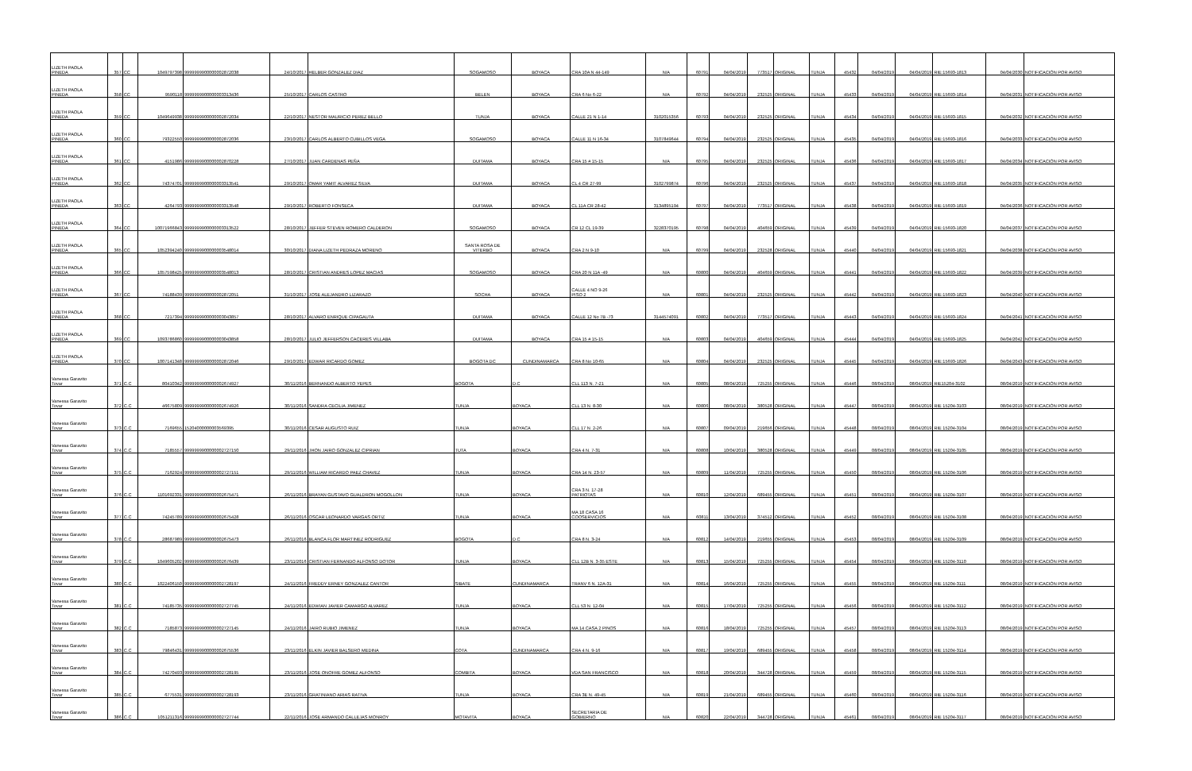| LIZETH PAOLA PINEDA | 357 | CC | 1049797398 | 9999999900000002872038 | 24/10/2017 | HELBER GONZALEZ DIAZ | SOGAMOSO | BOYACA | CRA 10A N 44-149 | N/A | 60791 | 04/04/2019 | 773517 | ORIGINAL | TUNJA | 45432 | 04/04/2019 | 04/04/2019 | RIE:15693-1813 | 04/04/2030 | NOTIFICACIÓN POR AVISO |
| LIZETH PAOLA PINEDA | 358 | CC | 9590118 | 9999999900000003313436 | 25/10/2017 | CARLOS CASTRO | BELEN | BOYACA | CRA 6 No 6-22 | N/A | 60792 | 04/04/2019 | 232525 | ORIGINAL | TUNJA | 45433 | 04/04/2019 | 04/04/2019 | RIE:15693-1814 | 04/04/2031 | NOTIFICACIÓN POR AVISO |
| LIZETH PAOLA PINEDA | 359 | CC | 1049649938 | 9999999900000002872034 | 22/10/2017 | NESTOR MAURICIO PEREZ BELLO | TUNJA | BOYACA | CALLE 21 N 1-14 | 3102015356 | 60793 | 04/04/2019 | 232525 | ORIGINAL | TUNJA | 45434 | 04/04/2019 | 04/04/2019 | RIE:15693-1815 | 04/04/2032 | NOTIFICACIÓN POR AVISO |
| LIZETH PAOLA PINEDA | 360 | CC | 79322550 | 9999999900000002872036 | 23/10/2017 | CARLOS ALBERTO CUBILLOS VEGA | SOGAMOSO | BOYACA | CALLE 11 N 16-34 | 3107849644 | 60794 | 04/04/2019 | 232525 | ORIGINAL | TUNJA | 45435 | 04/04/2019 | 04/04/2019 | RIE:15693-1816 | 04/04/2033 | NOTIFICACIÓN POR AVISO |
| LIZETH PAOLA PINEDA | 361 | CC | 4151986 | 9999999900000002870228 | 27/10/2017 | JUAN CARDENAS PEÑA | DUITAMA | BOYACA | CRA 15 # 15-15 | N/A | 60795 | 04/04/2019 | 232525 | ORIGINAL | TUNJA | 45436 | 04/04/2019 | 04/04/2019 | RIE:15693-1817 | 04/04/2034 | NOTIFICACIÓN POR AVISO |
| LIZETH PAOLA PINEDA | 362 | CC | 74374701 | 9999999900000003313541 | 29/10/2017 | OMAR YAMIT ALVAREZ SILVA | DUITAMA | BOYACA | CL 4 CR 27-99 | 3102799874 | 60796 | 04/04/2019 | 232525 | ORIGINAL | TUNJA | 45437 | 04/04/2019 | 04/04/2019 | RIE:15693-1818 | 04/04/2035 | NOTIFICACIÓN POR AVISO |
| LIZETH PAOLA PINEDA | 363 | CC | 4264793 | 9999999900000003313548 | 29/10/2017 | ROBERTO FONSECA | DUITAMA | BOYACA | CL 11A CR 28-42 | 3134895194 | 60797 | 04/04/2019 | 773517 | ORIGINAL | TUNJA | 45438 | 04/04/2019 | 04/04/2019 | RIE:15693-1819 | 04/04/2036 | NOTIFICACIÓN POR AVISO |
| LIZETH PAOLA PINEDA | 364 | CC | 10071966843 | 9999999900000003313522 | 28/10/2017 | JEFFER STEVEN ROMERO CALDERON | SOGAMOSO | BOYACA | CR 12 CL 19-39 | 3228370195 | 60798 | 04/04/2019 | 404659 | ORIGINAL | TUNJA | 45439 | 04/04/2019 | 04/04/2019 | RIE:15693-1820 | 04/04/2037 | NOTIFICACIÓN POR AVISO |
| LIZETH PAOLA PINEDA | 365 | CC | 1052394240 | 9999999900000003548014 | 30/10/2017 | DIANA LIZETH PEDRAZA MORENO | SANTA ROSA DE VITERBO | BOYACA | CRA 2 N 9-10 | N/A | 60799 | 04/04/2019 | 232528 | ORIGINAL | TUNJA | 45440 | 04/04/2019 | 04/04/2019 | RIE:15693-1821 | 04/04/2038 | NOTIFICACIÓN POR AVISO |
| LIZETH PAOLA PINEDA | 366 | CC | 1057598425 | 9999999900000003548013 | 28/10/2017 | CRISTIAN ANDRES LOPEZ MACIAS | SOGAMOSO | BOYACA | CRA 20 N 11A -49 | N/A | 60800 | 04/04/2019 | 404659 | ORIGINAL | TUNJA | 45441 | 04/04/2019 | 04/04/2019 | RIE:15693-1822 | 04/04/2039 | NOTIFICACIÓN POR AVISO |
| LIZETH PAOLA PINEDA | 367 | CC | 74188439 | 9999999900000002872051 | 31/10/2017 | JOSE ALEJANDRO LIZARAZO | SOCHA | BOYACA | CALLE 4 NO 9-26 PISO 2 | N/A | 60801 | 04/04/2019 | 232525 | ORIGINAL | TUNJA | 45442 | 04/04/2019 | 04/04/2019 | RIE:15693-1823 | 04/04/2040 | NOTIFICACIÓN POR AVISO |
| LIZETH PAOLA PINEDA | 368 | CC | 7217394 | 9999999900000003043857 | 28/10/2017 | ALVARO ENRIQUE CIPAGAUTA | DUITAMA | BOYACA | CALLE 12 No 7B -73 | 3144574091 | 60802 | 04/04/2019 | 773517 | ORIGINAL | TUNJA | 45443 | 04/04/2019 | 04/04/2019 | RIE:15693-1824 | 04/04/2041 | NOTIFICACIÓN POR AVISO |
| LIZETH PAOLA PINEDA | 369 | CC | 1093786860 | 9999999900000003043858 | 28/10/2017 | JULIO JEFFERSON CACERES VILLABA | DUITAMA | BOYACA | CRA 15 # 15-15 | N/A | 60803 | 04/04/2019 | 404659 | ORIGINAL | TUNJA | 45444 | 04/04/2019 | 04/04/2019 | RIE:15693-1825 | 04/04/2042 | NOTIFICACIÓN POR AVISO |
| LIZETH PAOLA PINEDA | 370 | CC | 1007141348 | 9999999900000002872046 | 29/10/2017 | EDWAR RICARDO GOMEZ | BOGOTA DC | CUNDINAMARCA | CRA 8 No 10-65 | N/A | 60804 | 04/04/2019 | 232525 | ORIGINAL | TUNJA | 45445 | 04/04/2019 | 04/04/2019 | RIE:15693-1826 | 04/04/2043 | NOTIFICACIÓN POR AVISO |
| Vanessa Garavito Tovar | 371 | C.C | 80410342 | 9999999900000002674927 | 30/11/2016 | BERNANDO ALBERTO YEPES | BOGOTA | D.C | CLL 113 N. 7-21 | N/A | 60805 | 08/04/2019 | 725255 | ORIGINAL | TUNJA | 45446 | 08/04/2019 | 08/04/2019 | RIE15204-3102 | 08/04/2019 | NOTIFICACIÓN POR AVISO |
| Vanessa Garavito Tovar | 372 | C.C | 46675809 | 9999999900000002674926 | 30/11/2016 | SANDRA CECILIA JIMENEZ | TUNJA | BOYACA | CLL 13 N. 8-30 | N/A | 60806 | 08/04/2019 | 380528 | ORIGINAL | TUNJA | 45447 | 08/04/2019 | 08/04/2019 | RIE 15204-3103 | 08/04/2019 | NOTIFICACIÓN POR AVISO |
| Vanessa Garavito Tovar | 373 | C.C | 7169655 | 15204000000003569395 | 30/11/2016 | CESAR AUGUSTO RUIZ | TUNJA | BOYACA | CLL 17 N. 2-26 | N/A | 60807 | 09/04/2019 | 219656 | ORIGINAL | TUNJA | 45448 | 08/04/2019 | 08/04/2019 | RIE 15204-3104 | 08/04/2019 | NOTIFICACIÓN POR AVISO |
| Vanessa Garavito Tovar | 374 | C.C | 7185557 | 9999999900000002727150 | 29/11/2016 | JHON JAIRO GONZALEZ CIPRIAN | TUTA | BOYACA | CRA 4 N. 7-31 | N/A | 60808 | 10/04/2019 | 380528 | ORIGINAL | TUNJA | 45449 | 08/04/2019 | 08/04/2019 | RIE 15204-3105 | 08/04/2019 | NOTIFICACIÓN POR AVISO |
| Vanessa Garavito Tovar | 375 | C.C | 7162924 | 9999999900000002727151 | 29/11/2016 | WILLIAM RICARDO PAEZ CHAVEZ | TUNJA | BOYACA | CRA 14 N. 23-57 | N/A | 60809 | 11/04/2019 | 725255 | ORIGINAL | TUNJA | 45450 | 08/04/2019 | 08/04/2019 | RIE 15204-3106 | 08/04/2019 | NOTIFICACIÓN POR AVISO |
| Vanessa Garavito Tovar | 376 | C.C | 1101692331 | 9999999900000002675471 | 26/11/2016 | BRAYAN GUSTAVO GUALDRON MOGOLLON | TUNJA | BOYACA | CRA 3 N. 17-28 PATRIOTAS | N/A | 60810 | 12/04/2019 | 689455 | ORIGINAL | TUNJA | 45451 | 08/04/2019 | 08/04/2019 | RIE 15204-3107 | 08/04/2019 | NOTIFICACIÓN POR AVISO |
| Vanessa Garavito Tovar | 377 | C.C | 74245789 | 9999999900000002675428 | 26/11/2016 | OSCAR LEONARDO VARGAS ORTIZ | TUNJA | BOYACA | MA 18 CASA 16 COOSERVICIOS | N/A | 60811 | 13/04/2019 | 374512 | ORIGINAL | TUNJA | 45452 | 08/04/2019 | 08/04/2019 | RIE 15204-3108 | 08/04/2019 | NOTIFICACIÓN POR AVISO |
| Vanessa Garavito Tovar | 378 | C.C | 28687989 | 9999999900000002675473 | 26/11/2016 | BLANCA FLOR MARTINEZ RODRIGUEZ | BOGOTA | D.C | CRA 8 N. 3-24 | N/A | 60812 | 14/04/2019 | 219655 | ORIGINAL | TUNJA | 45453 | 08/04/2019 | 08/04/2019 | RIE 15204-3109 | 08/04/2019 | NOTIFICACIÓN POR AVISO |
| Vanessa Garavito Tovar | 379 | C.C | 1049605202 | 9999999900000002676439 | 23/11/2016 | CRISTIAN FERNANDO ALFONSO DOTOR | TUNJA | BOYACA | CLL 12B N. 3-35 ESTE | N/A | 60813 | 15/04/2019 | 725255 | ORIGINAL | TUNJA | 45454 | 08/04/2019 | 08/04/2019 | RIE 15204-3110 | 08/04/2019 | NOTIFICACIÓN POR AVISO |
| Vanessa Garavito Tovar | 380 | C.C | 1022406150 | 9999999900000002728197 | 24/11/2016 | FREDDY ERNEY GONZALEZ CANTOR | SIBATE | CUNDINAMARCA | TRANV 6 N. 12A-31 | N/A | 60814 | 16/04/2019 | 725255 | ORIGINAL | TUNJA | 45455 | 08/04/2019 | 08/04/2019 | RIE 15204-3111 | 08/04/2019 | NOTIFICACIÓN POR AVISO |
| Vanessa Garavito Tovar | 381 | C.C | 74185735 | 9999999900000002727745 | 24/11/2016 | EDWIAN JAVIER CAMARGO ALVAREZ | TUNJA | BOYACA | CLL 53 N. 12-04 | N/A | 60815 | 17/04/2019 | 725255 | ORIGINAL | TUNJA | 45456 | 08/04/2019 | 08/04/2019 | RIE 15204-3112 | 08/04/2019 | NOTIFICACIÓN POR AVISO |
| Vanessa Garavito Tovar | 382 | C.C | 7185873 | 9999999900000002727145 | 24/11/2016 | JAIRO RUBIO JIMENEZ | TUNJA | BOYACA | MA 14 CASA 2 PINOS | N/A | 60816 | 18/04/2019 | 725255 | ORIGINAL | TUNJA | 45457 | 08/04/2019 | 08/04/2019 | RIE 15204-3113 | 08/04/2019 | NOTIFICACIÓN POR AVISO |
| Vanessa Garavito Tovar | 383 | C.C | 79846431 | 9999999900000002675536 | 23/11/2016 | ELKIN JAVIER BALSERO MEDINA | COTA | CUNDINAMARCA | CRA 4 N. 9-16 | N/A | 60817 | 19/04/2019 | 689455 | ORIGINAL | TUNJA | 45458 | 08/04/2019 | 08/04/2019 | RIE 15204-3114 | 08/04/2019 | NOTIFICACIÓN POR AVISO |
| Vanessa Garavito Tovar | 384 | C.C | 74270493 | 9999999900000002728195 | 23/11/2016 | JOSE ONOFRE GOMEZ ALFONSO | COMBITA | BOYACA | VDA SAN FRANCISCO | N/A | 60818 | 20/04/2019 | 344728 | ORIGINAL | TUNJA | 45459 | 08/04/2019 | 08/04/2019 | RIE 15204-3115 | 08/04/2019 | NOTIFICACIÓN POR AVISO |
| Vanessa Garavito Tovar | 385 | C.C | 6775531 | 9999999900000002728193 | 23/11/2016 | GRATINIANO ARIAS RATIVA | TUNJA | BOYACA | CRA 3E N. 49-45 | N/A | 60819 | 21/04/2019 | 689455 | ORIGINAL | TUNJA | 45460 | 08/04/2019 | 08/04/2019 | RIE 15204-3116 | 08/04/2019 | NOTIFICACIÓN POR AVISO |
| Vanessa Garavito Tovar | 386 | C.C | 1051211316 | 9999999900000002727744 | 22/11/2016 | JOSE ARMANDO CALLEJAS MONROY | MOTAVITA | BOYACA | SECRETARIA DE GOBIERNO | N/A | 60820 | 22/04/2019 | 344728 | ORIGINAL | TUNJA | 45461 | 08/04/2019 | 08/04/2019 | RIE 15204-3117 | 08/04/2019 | NOTIFICACIÓN POR AVISO |